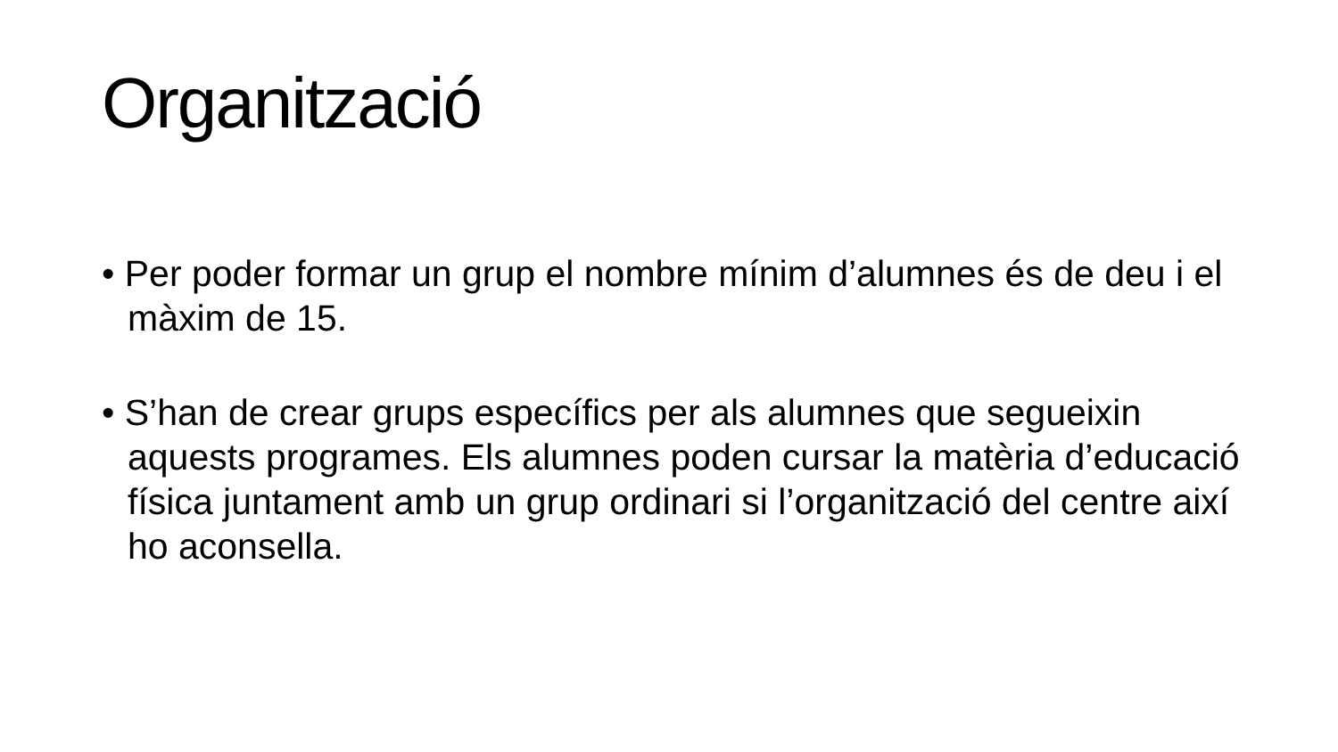Organització
• Per poder formar un grup el nombre mínim d’alumnes és de deu i el màxim de 15.
• S’han de crear grups específics per als alumnes que segueixin aquests programes. Els alumnes poden cursar la matèria d’educació física juntament amb un grup ordinari si l’organització del centre així ho aconsella.